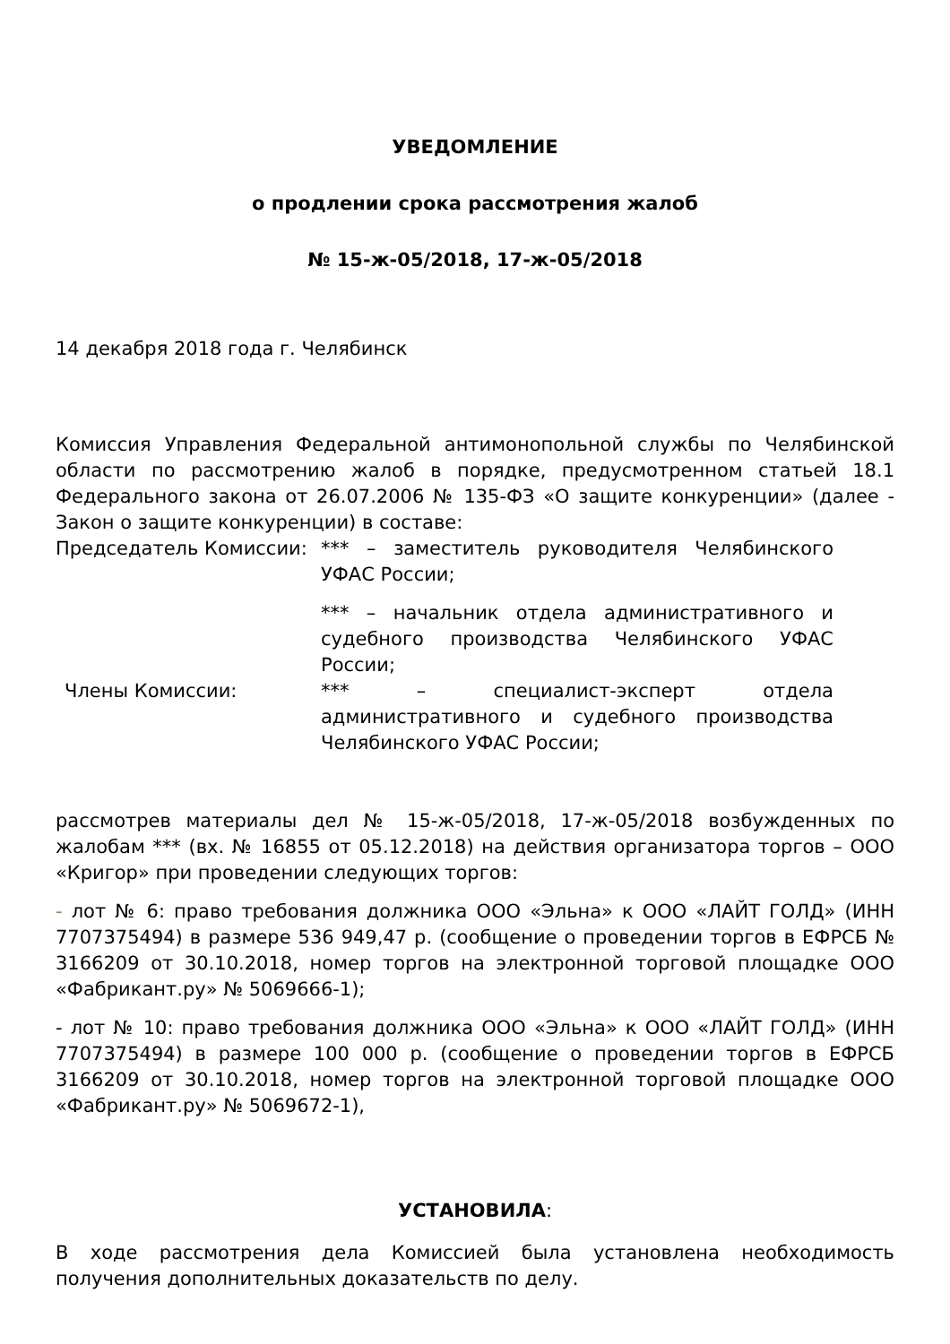УВЕДОМЛЕНИЕ
о продлении срока рассмотрения жалоб
№ 15-ж-05/2018, 17-ж-05/2018
14 декабря 2018 года г. Челябинск
Комиссия Управления Федеральной антимонопольной службы по Челябинской области по рассмотрению жалоб в порядке, предусмотренном статьей 18.1 Федерального закона от 26.07.2006 № 135-ФЗ «О защите конкуренции» (далее - Закон о защите конкуренции) в составе:
Председатель Комиссии: *** – заместитель руководителя Челябинского УФАС России;
*** – начальник отдела административного и судебного производства Челябинского УФАС России;
Члены Комиссии: *** – специалист-эксперт отдела административного и судебного производства Челябинского УФАС России;
рассмотрев материалы дел № 15-ж-05/2018, 17-ж-05/2018 возбужденных по жалобам *** (вх. № 16855 от 05.12.2018) на действия организатора торгов – ООО «Кригор» при проведении следующих торгов:
- лот № 6: право требования должника ООО «Эльна» к ООО «ЛАЙТ ГОЛД» (ИНН 7707375494) в размере 536 949,47 р. (сообщение о проведении торгов в ЕФРСБ № 3166209 от 30.10.2018, номер торгов на электронной торговой площадке ООО «Фабрикант.ру» № 5069666-1);
- лот № 10: право требования должника ООО «Эльна» к ООО «ЛАЙТ ГОЛД» (ИНН 7707375494) в размере 100 000 р. (сообщение о проведении торгов в ЕФРСБ 3166209 от 30.10.2018, номер торгов на электронной торговой площадке ООО «Фабрикант.ру» № 5069672-1),
УСТАНОВИЛА:
В ходе рассмотрения дела Комиссией была установлена необходимость получения дополнительных доказательств по делу.